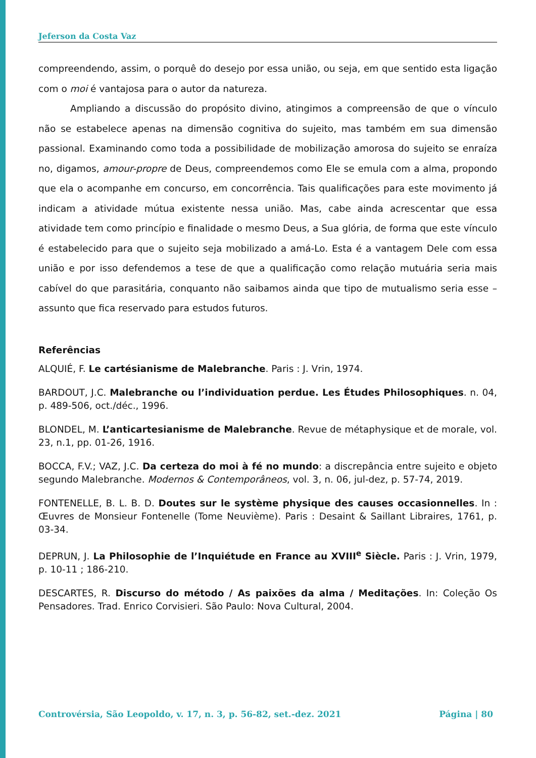Jeferson da Costa Vaz
compreendendo, assim, o porquê do desejo por essa união, ou seja, em que sentido esta ligação com o moi é vantajosa para o autor da natureza.
Ampliando a discussão do propósito divino, atingimos a compreensão de que o vínculo não se estabelece apenas na dimensão cognitiva do sujeito, mas também em sua dimensão passional. Examinando como toda a possibilidade de mobilização amorosa do sujeito se enraíza no, digamos, amour-propre de Deus, compreendemos como Ele se emula com a alma, propondo que ela o acompanhe em concurso, em concorrência. Tais qualificações para este movimento já indicam a atividade mútua existente nessa união. Mas, cabe ainda acrescentar que essa atividade tem como princípio e finalidade o mesmo Deus, a Sua glória, de forma que este vínculo é estabelecido para que o sujeito seja mobilizado a amá-Lo. Esta é a vantagem Dele com essa união e por isso defendemos a tese de que a qualificação como relação mutuária seria mais cabível do que parasitária, conquanto não saibamos ainda que tipo de mutualismo seria esse – assunto que fica reservado para estudos futuros.
Referências
ALQUIÉ, F. Le cartésianisme de Malebranche. Paris : J. Vrin, 1974.
BARDOUT, J.C. Malebranche ou l’individuation perdue. Les Études Philosophiques. n. 04, p. 489-506, oct./déc., 1996.
BLONDEL, M. L’anticartesianisme de Malebranche. Revue de métaphysique et de morale, vol. 23, n.1, pp. 01-26, 1916.
BOCCA, F.V.; VAZ, J.C. Da certeza do moi à fé no mundo: a discrepância entre sujeito e objeto segundo Malebranche. Modernos & Contemporâneos, vol. 3, n. 06, jul-dez, p. 57-74, 2019.
FONTENELLE, B. L. B. D. Doutes sur le système physique des causes occasionnelles. In : Œuvres de Monsieur Fontenelle (Tome Neuvième). Paris : Desaint & Saillant Libraires, 1761, p. 03-34.
DEPRUN, J. La Philosophie de l’Inquiétude en France au XVIII<sup>e</sup> Siècle. Paris : J. Vrin, 1979, p. 10-11 ; 186-210.
DESCARTES, R. Discurso do método / As paixões da alma / Meditações. In: Coleção Os Pensadores. Trad. Enrico Corvisieri. São Paulo: Nova Cultural, 2004.
Controvérsia, São Leopoldo, v. 17, n. 3, p. 56-82, set.-dez. 2021 Página | 80